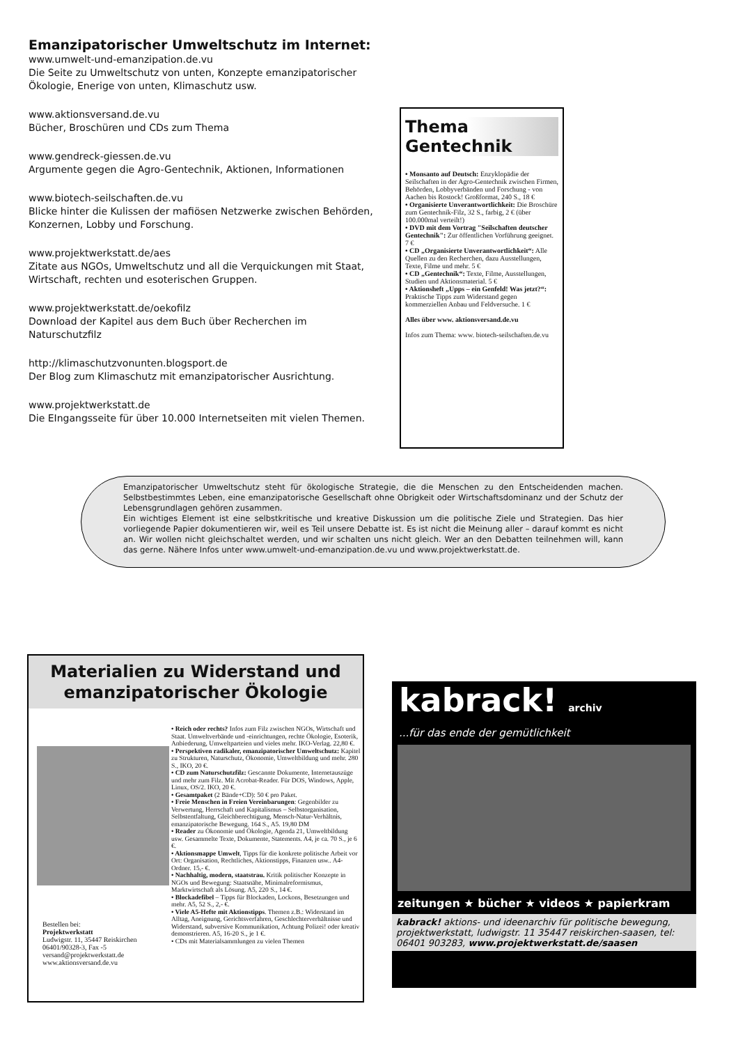Emanzipatorischer Umweltschutz im Internet:
www.umwelt-und-emanzipation.de.vu
Die Seite zu Umweltschutz von unten, Konzepte emanzipatorischer Ökologie, Enerige von unten, Klimaschutz usw.
www.aktionsversand.de.vu
Bücher, Broschüren und CDs zum Thema
www.gendreck-giessen.de.vu
Argumente gegen die Agro-Gentechnik, Aktionen, Informationen
www.biotech-seilschaften.de.vu
Blicke hinter die Kulissen der mafiösen Netzwerke zwischen Behörden, Konzernen, Lobby und Forschung.
www.projektwerkstatt.de/aes
Zitate aus NGOs, Umweltschutz und all die Verquickungen mit Staat, Wirtschaft, rechten und esoterischen Gruppen.
www.projektwerkstatt.de/oekofilz
Download der Kapitel aus dem Buch über Recherchen im Naturschutzfilz
http://klimaschutzvonunten.blogsport.de
Der Blog zum Klimaschutz mit emanzipatorischer Ausrichtung.
www.projektwerkstatt.de
Die EIngangsseite für über 10.000 Internetseiten mit vielen Themen.
Thema
Gentechnik
• Monsanto auf Deutsch: Enzyklopädie der Seilschaften in der Agro-Gentechnik zwischen Firmen, Behörden, Lobbyverbänden und Forschung - von Aachen bis Rostock! Großformat, 240 S., 18 €
• Organisierte Unverantwortlichkeit: Die Broschüre zum Gentechnik-Filz, 32 S., farbig, 2 € (über 100.000mal verteilt!)
• DVD mit dem Vortrag "Seilschaften deutscher Gentechnik": Zur öffentlichen Vorführung geeignet. 7 €
• CD „Organisierte Unverantwortlichkeit“: Alle Quellen zu den Recherchen, dazu Ausstellungen, Texte, Filme und mehr. 5 €
• CD „Gentechnik“: Texte, Filme, Ausstellungen, Studien und Aktionsmaterial. 5 €
• Aktionsheft „Upps – ein Genfeld! Was jetzt?“: Praktische Tipps zum Widerstand gegen kommerziellen Anbau und Feldversuche. 1 €
Alles über www. aktionsversand.de.vu
Infos zum Thema: www. biotech-seilschaften.de.vu
Emanzipatorischer Umweltschutz steht für ökologische Strategie, die die Menschen zu den Entscheidenden machen. Selbstbestimmtes Leben, eine emanzipatorische Gesellschaft ohne Obrigkeit oder Wirtschaftsdominanz und der Schutz der Lebensgrundlagen gehören zusammen.
Ein wichtiges Element ist eine selbstkritische und kreative Diskussion um die politische Ziele und Strategien. Das hier vorliegende Papier dokumentieren wir, weil es Teil unsere Debatte ist. Es ist nicht die Meinung aller – darauf kommt es nicht an. Wir wollen nicht gleichschaltet werden, und wir schalten uns nicht gleich. Wer an den Debatten teilnehmen will, kann das gerne. Nähere Infos unter www.umwelt-und-emanzipation.de.vu und www.projektwerkstatt.de.
Materialien zu Widerstand und emanzipatorischer Ökologie
• Reich oder rechts? Infos zum Filz zwischen NGOs, Wirtschaft und Staat. Umweltverbände und -einrichtungen, rechte Ökologie, Esoterik, Anbiederung, Umweltparteien und vieles mehr. IKO-Verlag. 22,80 €.
• Perspektiven radikaler, emanzipatorischer Umweltschutz: Kapitel zu Strukturen, Naturschutz, Ökonomie, Umweltbildung und mehr. 280 S., IKO, 20 €.
• CD zum Naturschutzfilz: Gescannte Dokumente, Internetauszüge und mehr zum Filz. Mit Acrobat-Reader. Für DOS, Windows, Apple, Linux, OS/2. IKO, 20 €.
• Gesamtpaket (2 Bände+CD): 50 € pro Paket.
• Freie Menschen in Freien Vereinbarungen: Gegenbilder zu Verwertung, Herrschaft und Kapitalismus – Selbstorganisation, Selbstentfaltung, Gleichberechtigung, Mensch-Natur-Verhältnis, emanzipatorische Bewegung. 164 S., A5. 19,80 DM
• Reader zu Ökonomie und Ökologie, Agenda 21, Umweltbildung usw. Gesammelte Texte, Dokumente, Statements. A4, je ca. 70 S., je 6 €.
• Aktionsmappe Umwelt, Tipps für die konkrete politische Arbeit vor Ort: Organisation, Rechtliches, Aktionstipps, Finanzen usw.. A4-Ordner. 15,- €.
• Nachhaltig, modern, staatstrau. Kritik politischer Konzepte in NGOs und Bewegung: Staatsnähe, Minimalreformismus, Marktwirtschaft als Lösung. A5, 220 S., 14 €.
• Blockadefibel – Tipps für Blockaden, Lockons, Besetzungen und mehr. A5, 52 S., 2,- €.
• Viele A5-Hefte mit Aktionstipps. Themen z.B.: Widerstand im Alltag, Aneignung, Gerichtsverfahren, Geschlechterverhältnisse und Widerstand, subversive Kommunikation, Achtung Polizei! oder kreativ demonstrieren. A5, 16-20 S., je 1 €.
• CDs mit Materialsammlungen zu vielen Themen
Bestellen bei:
Projektwerkstatt
Ludwigstr. 11, 35447 Reiskirchen
06401/90328-3, Fax -5
versand@projektwerkstatt.de
www.aktionsversand.de.vu
kabrack! archiv
...für das ende der gemütlichkeit
zeitungen ★ bücher ★ videos ★ papierkram
kabrack! aktions- und ideenarchiv für politische bewegung, projektwerkstatt, ludwigstr. 11 35447 reiskirchen-saasen, tel: 06401 903283, www.projektwerkstatt.de/saasen